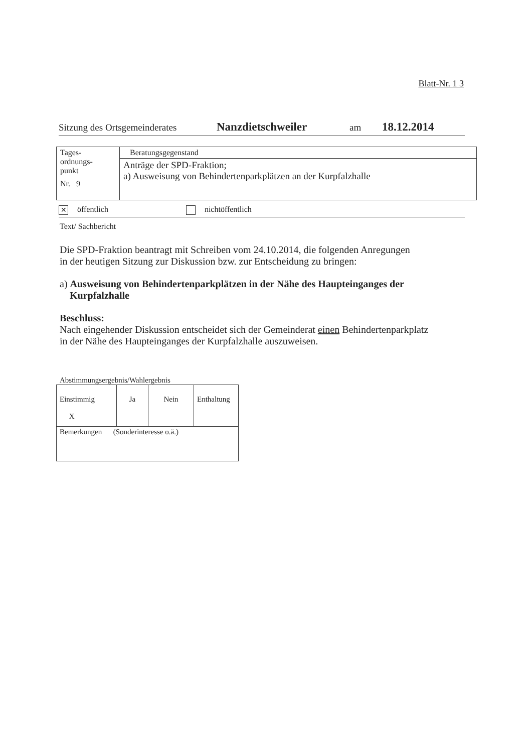Blatt-Nr. 1 3
Sitzung des Ortsgemeinderates Nanzdietschweiler am 18.12.2014
| Tages- ordnungs- punkt Nr. 9 | Beratungsgegenstand |
| | Anträge der SPD-Fraktion; a) Ausweisung von Behindertenparkplätzen an der Kurpfalzhalle |
✕ öffentlich nichtöffentlich
Text/ Sachbericht
Die SPD-Fraktion beantragt mit Schreiben vom 24.10.2014, die folgenden Anregungen
in der heutigen Sitzung zur Diskussion bzw. zur Entscheidung zu bringen:
a) Ausweisung von Behindertenparkplätzen in der Nähe des Haupteinganges der
Kurpfalzhalle
Beschluss:
Nach eingehender Diskussion entscheidet sich der Gemeinderat einen Behindertenparkplatz
in der Nähe des Haupteinganges der Kurpfalzhalle auszuweisen.
Abstimmungsergebnis/Wahlergebnis
| Einstimmig X | Ja | Nein | Enthaltung |
| Bemerkungen (Sonderinteresse o.ä.) | | | |